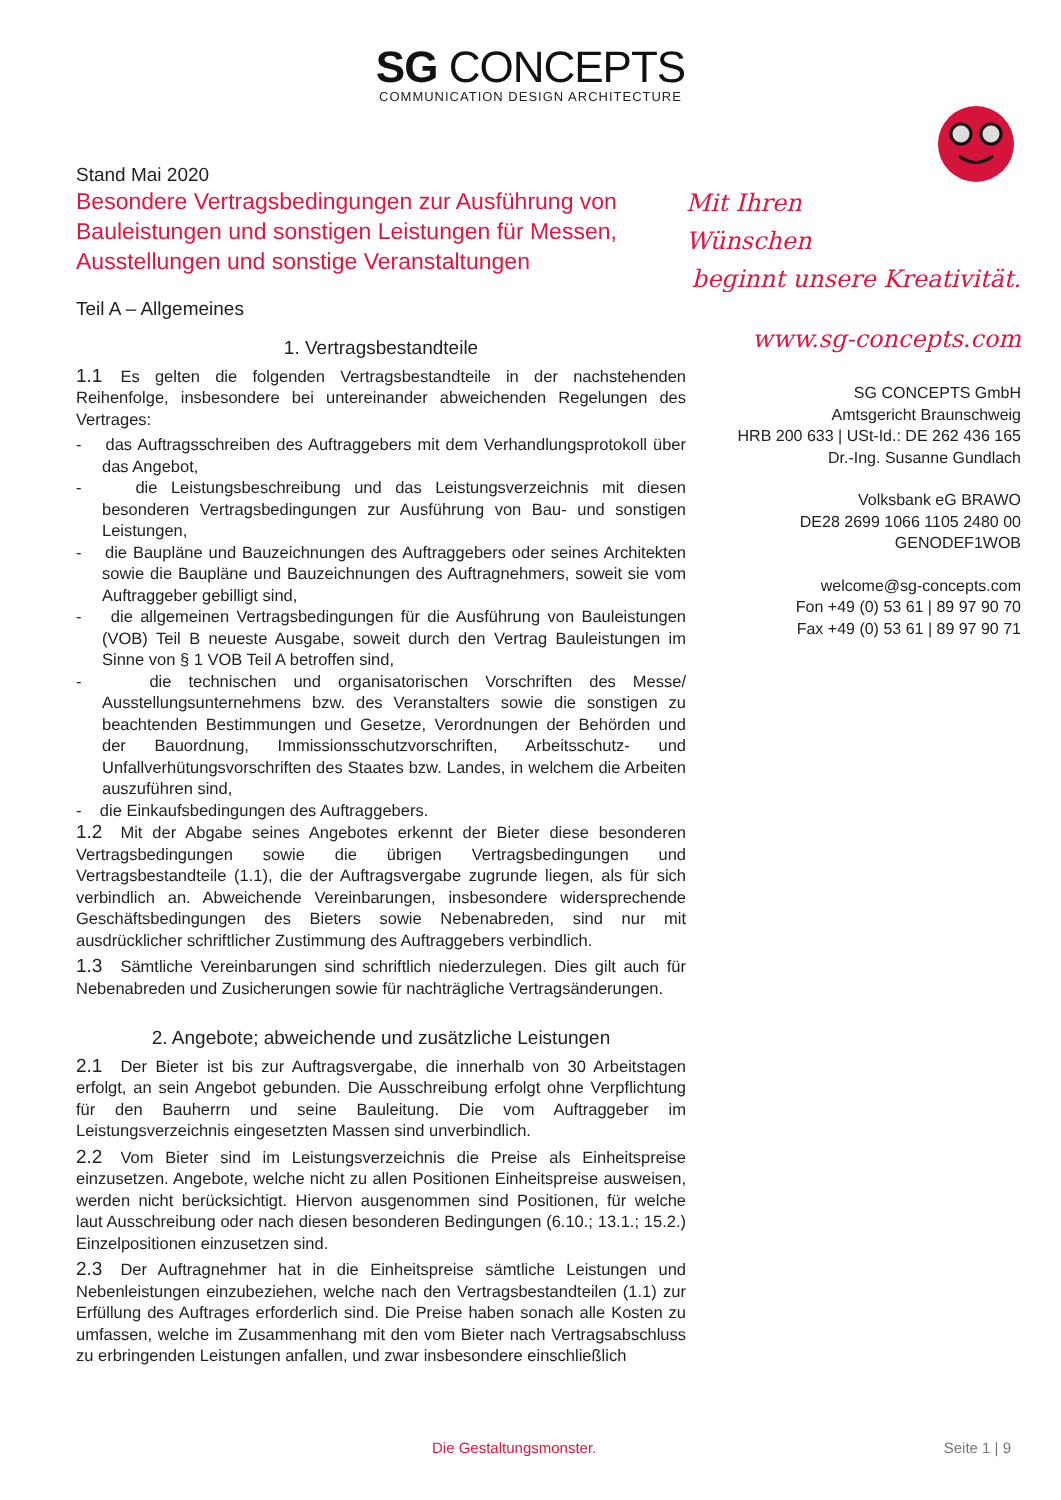SG CONCEPTS
COMMUNICATION DESIGN ARCHITECTURE
Stand Mai 2020
Besondere Vertragsbedingungen zur Ausführung von Bauleistungen und sonstigen Leistungen für Messen, Ausstellungen und sonstige Veranstaltungen
Teil A – Allgemeines
1. Vertragsbestandteile
1.1 Es gelten die folgenden Vertragsbestandteile in der nachstehenden Reihenfolge, insbesondere bei untereinander abweichenden Regelungen des Vertrages:
- das Auftragsschreiben des Auftraggebers mit dem Verhandlungsprotokoll über das Angebot,
- die Leistungsbeschreibung und das Leistungsverzeichnis mit diesen besonderen Vertragsbedingungen zur Ausführung von Bau- und sonstigen Leistungen,
- die Baupläne und Bauzeichnungen des Auftraggebers oder seines Architekten sowie die Baupläne und Bauzeichnungen des Auftragnehmers, soweit sie vom Auftraggeber gebilligt sind,
- die allgemeinen Vertragsbedingungen für die Ausführung von Bauleistungen (VOB) Teil B neueste Ausgabe, soweit durch den Vertrag Bauleistungen im Sinne von § 1 VOB Teil A betroffen sind,
- die technischen und organisatorischen Vorschriften des Messe/ Ausstellungsunternehmens bzw. des Veranstalters sowie die sonstigen zu beachtenden Bestimmungen und Gesetze, Verordnungen der Behörden und der Bauordnung, Immissionsschutzvorschriften, Arbeitsschutz- und Unfallverhütungsvorschriften des Staates bzw. Landes, in welchem die Arbeiten auszuführen sind,
- die Einkaufsbedingungen des Auftraggebers.
1.2 Mit der Abgabe seines Angebotes erkennt der Bieter diese besonderen Vertragsbedingungen sowie die übrigen Vertragsbedingungen und Vertragsbestandteile (1.1), die der Auftragsvergabe zugrunde liegen, als für sich verbindlich an. Abweichende Vereinbarungen, insbesondere widersprechende Geschäftsbedingungen des Bieters sowie Nebenabreden, sind nur mit ausdrücklicher schriftlicher Zustimmung des Auftraggebers verbindlich.
1.3 Sämtliche Vereinbarungen sind schriftlich niederzulegen. Dies gilt auch für Nebenabreden und Zusicherungen sowie für nachträgliche Vertragsänderungen.
2. Angebote; abweichende und zusätzliche Leistungen
2.1 Der Bieter ist bis zur Auftragsvergabe, die innerhalb von 30 Arbeitstagen erfolgt, an sein Angebot gebunden. Die Ausschreibung erfolgt ohne Verpflichtung für den Bauherrn und seine Bauleitung. Die vom Auftraggeber im Leistungsverzeichnis eingesetzten Massen sind unverbindlich.
2.2 Vom Bieter sind im Leistungsverzeichnis die Preise als Einheitspreise einzusetzen. Angebote, welche nicht zu allen Positionen Einheitspreise ausweisen, werden nicht berücksichtigt. Hiervon ausgenommen sind Positionen, für welche laut Ausschreibung oder nach diesen besonderen Bedingungen (6.10.; 13.1.; 15.2.) Einzelpositionen einzusetzen sind.
2.3 Der Auftragnehmer hat in die Einheitspreise sämtliche Leistungen und Nebenleistungen einzubeziehen, welche nach den Vertragsbestandteilen (1.1) zur Erfüllung des Auftrages erforderlich sind. Die Preise haben sonach alle Kosten zu umfassen, welche im Zusammenhang mit den vom Bieter nach Vertragsabschluss zu erbringenden Leistungen anfallen, und zwar insbesondere einschließlich
Mit Ihren Wünschen
beginnt unsere Kreativität.
www.sg-concepts.com
SG CONCEPTS GmbH
Amtsgericht Braunschweig
HRB 200 633 | USt-Id.: DE 262 436 165
Dr.-Ing. Susanne Gundlach
Volksbank eG BRAWO
DE28 2699 1066 1105 2480 00
GENODEF1WOB
welcome@sg-concepts.com
Fon +49 (0) 53 61 | 89 97 90 70
Fax +49 (0) 53 61 | 89 97 90 71
Die Gestaltungsmonster. Seite 1 | 9